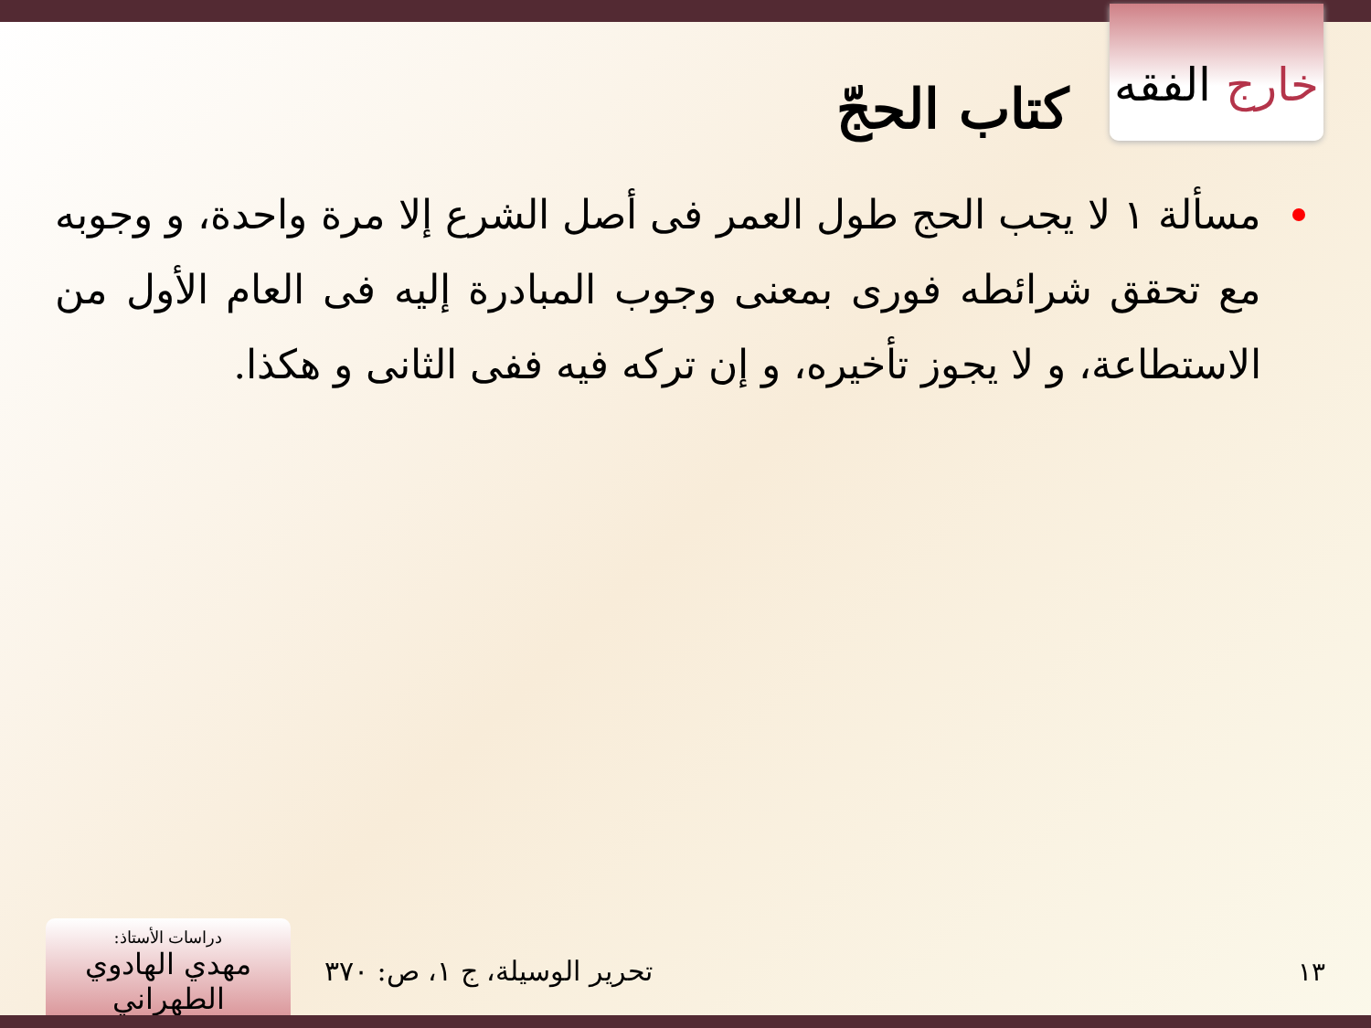خارج الفقه
كتاب الحجّ
مسألة ١ لا يجب الحج طول العمر فى أصل الشرع إلا مرة واحدة، و وجوبه مع تحقق شرائطه فورى بمعنى وجوب المبادرة إليه فى العام الأول من الاستطاعة، و لا يجوز تأخيره، و إن تركه فيه ففى الثانى و هكذا.
١٣ تحرير الوسيلة، ج ١، ص: ٣٧٠
دراسات الأستاذ:
مهدي الهادوي الطهراني